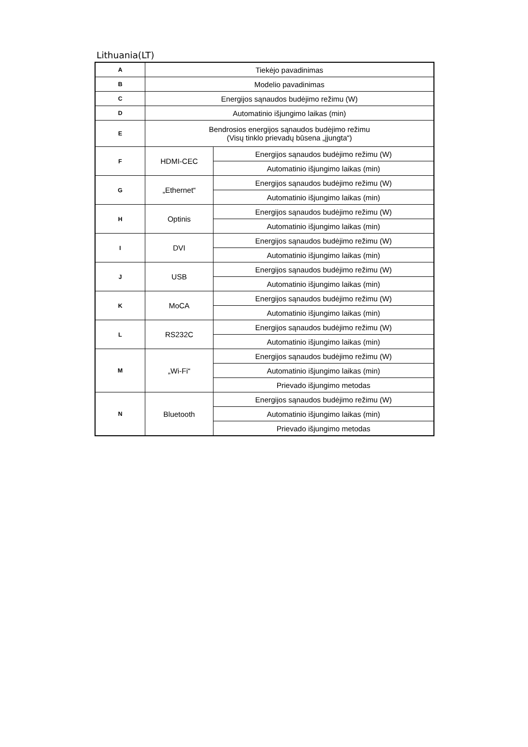Lithuania(LT)
| A | Tiekėjo pavadinimas | |
| B | Modelio pavadinimas | |
| C | Energijos sąnaudos budėjimo režimu (W) | |
| D | Automatinio išjungimo laikas (min) | |
| E | Bendrosios energijos sąnaudos budėjimo režimu (Visų tinklo prievadų būsena „įjungta“) | |
| F | HDMI-CEC | Energijos sąnaudos budėjimo režimu (W) |
| | | Automatinio išjungimo laikas (min) |
| G | „Ethernet“ | Energijos sąnaudos budėjimo režimu (W) |
| | | Automatinio išjungimo laikas (min) |
| H | Optinis | Energijos sąnaudos budėjimo režimu (W) |
| | | Automatinio išjungimo laikas (min) |
| I | DVI | Energijos sąnaudos budėjimo režimu (W) |
| | | Automatinio išjungimo laikas (min) |
| J | USB | Energijos sąnaudos budėjimo režimu (W) |
| | | Automatinio išjungimo laikas (min) |
| K | MoCA | Energijos sąnaudos budėjimo režimu (W) |
| | | Automatinio išjungimo laikas (min) |
| L | RS232C | Energijos sąnaudos budėjimo režimu (W) |
| | | Automatinio išjungimo laikas (min) |
| M | „Wi-Fi“ | Energijos sąnaudos budėjimo režimu (W) |
| | | Automatinio išjungimo laikas (min) |
| | | Prievado išjungimo metodas |
| N | Bluetooth | Energijos sąnaudos budėjimo režimu (W) |
| | | Automatinio išjungimo laikas (min) |
| | | Prievado išjungimo metodas |